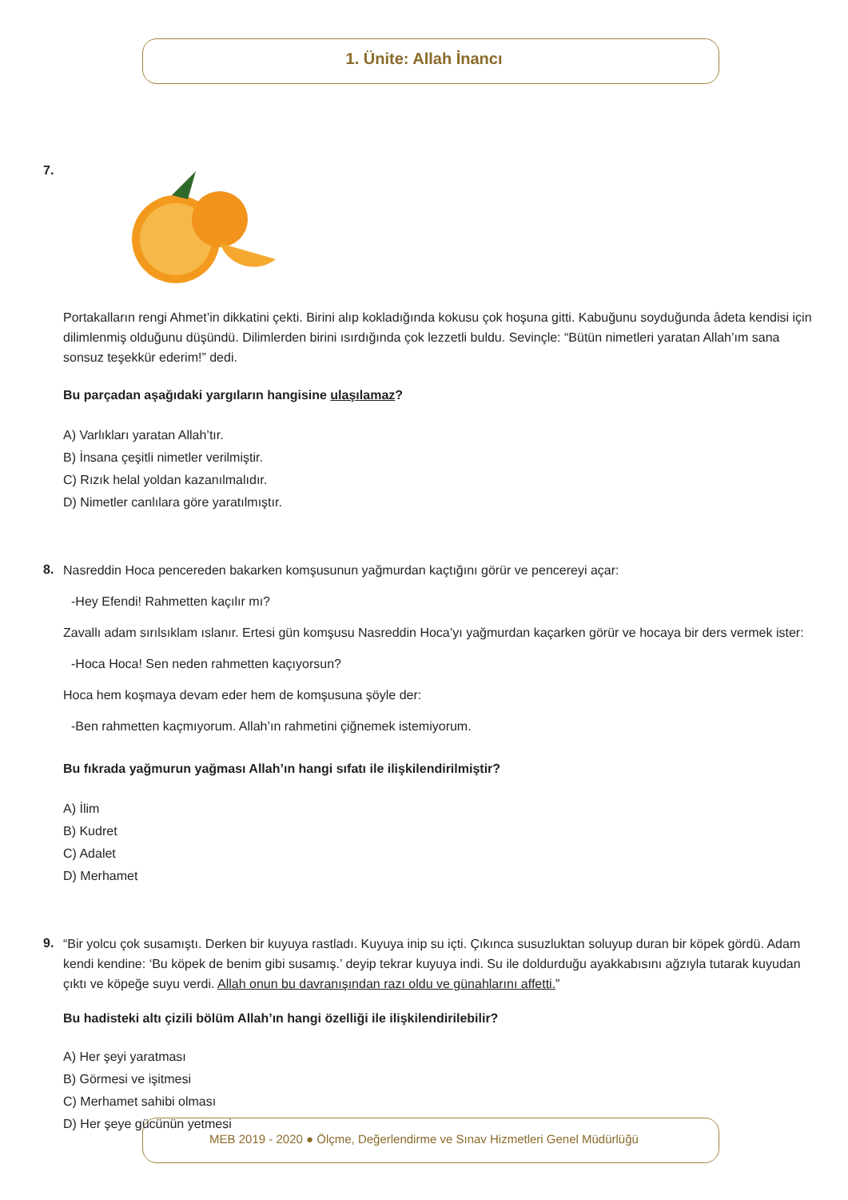1. Ünite: Allah İnancı
7.
Portakalların rengi Ahmet’in dikkatini çekti. Birini alıp kokladığında kokusu çok hoşuna gitti. Kabuğunu soyduğunda âdeta kendisi için dilimlenmiş olduğunu düşündü. Dilimlerden birini ısırdığında çok lezzetli buldu. Sevinçle: “Bütün nimetleri yaratan Allah’ım sana sonsuz teşekkür ederim!” dedi.
Bu parçadan aşağıdaki yargıların hangisine ulaşılamaz?
A) Varlıkları yaratan Allah’tır.
B) İnsana çeşitli nimetler verilmiştir.
C) Rızık helal yoldan kazanılmalıdır.
D) Nimetler canlılara göre yaratılmıştır.
8.
Nasreddin Hoca pencereden bakarken komşusunun yağmurdan kaçtığını görür ve pencereyi açar:
-Hey Efendi! Rahmetten kaçılır mı?
Zavallı adam sırılsıklam ıslanır. Ertesi gün komşusu Nasreddin Hoca’yı yağmurdan kaçarken görür ve hocaya bir ders vermek ister:
-Hoca Hoca! Sen neden rahmetten kaçıyorsun?
Hoca hem koşmaya devam eder hem de komşusuna şöyle der:
-Ben rahmetten kaçmıyorum. Allah’ın rahmetini çiğnemek istemiyorum.
Bu fıkrada yağmurun yağması Allah’ın hangi sıfatı ile ilişkilendirilmiştir?
A) İlim
B) Kudret
C) Adalet
D) Merhamet
9.
“Bir yolcu çok susamıştı. Derken bir kuyuya rastladı. Kuyuya inip su içti. Çıkınca susuzluktan soluyup duran bir köpek gördü. Adam kendi kendine: ‘Bu köpek de benim gibi susamış.’ deyip tekrar kuyuya indi. Su ile doldurduğu ayakkabısını ağzıyla tutarak kuyudan çıktı ve köpeğe suyu verdi. Allah onun bu davranışından razı oldu ve günahlarını affetti.”
Bu hadisteki altı çizili bölüm Allah’ın hangi özelliği ile ilişkilendirilebilir?
A) Her şeyi yaratması
B) Görmesi ve işitmesi
C) Merhamet sahibi olması
D) Her şeye gücünün yetmesi
MEB 2019 - 2020 ● Ölçme, Değerlendirme ve Sınav Hizmetleri Genel Müdürlüğü